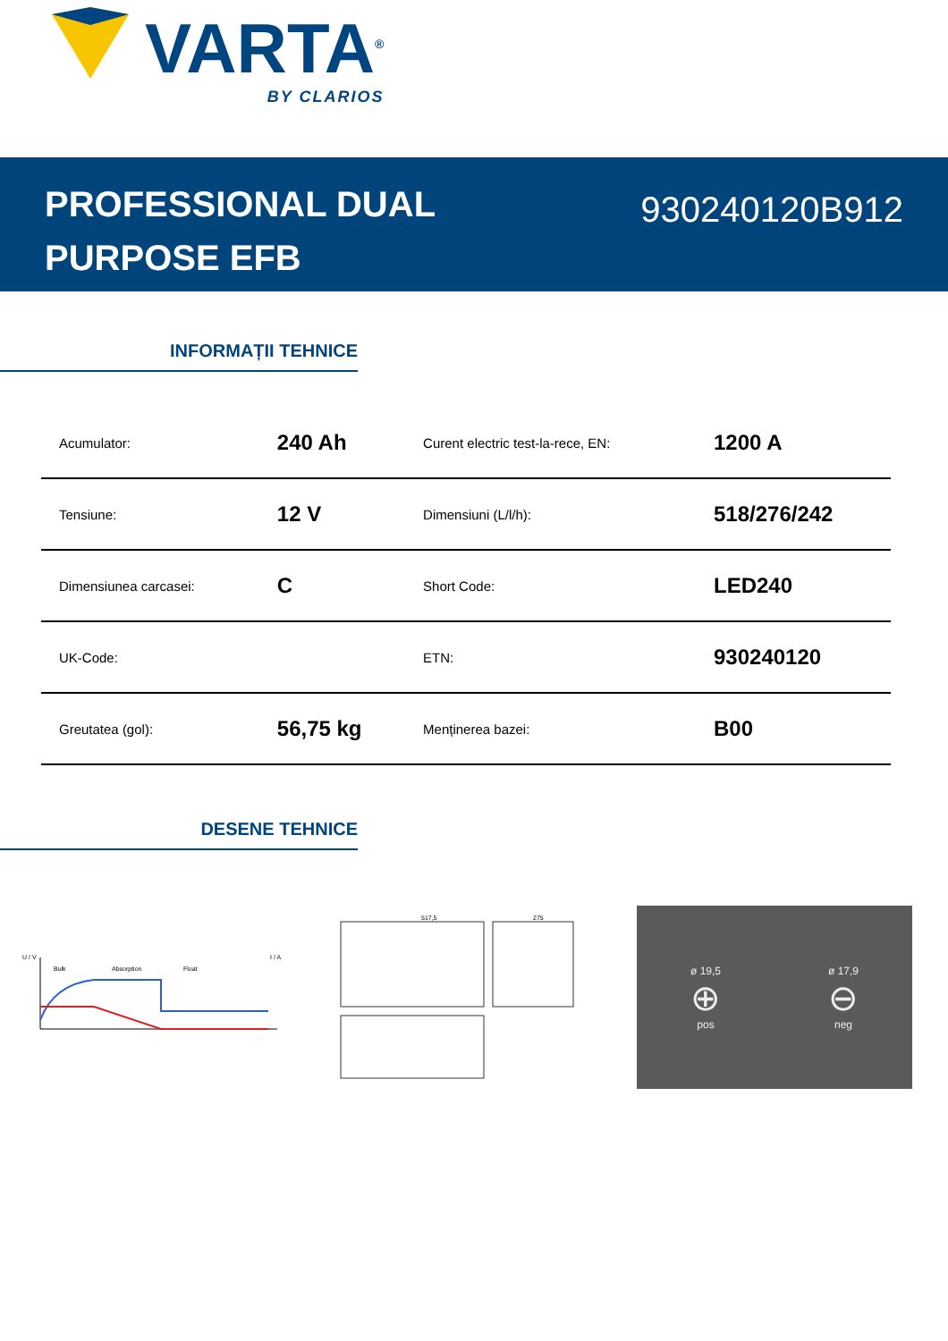VARTA<sup>®</sup>
BY CLARIOS
PROFESSIONAL DUAL
PURPOSE EFB
930240120B912
INFORMAȚII TEHNICE
| Acumulator: | 240 Ah | Curent electric test-la-rece, EN: | 1200 A |
| Tensiune: | 12 V | Dimensiuni (L/l/h): | 518/276/242 |
| Dimensiunea carcasei: | C | Short Code: | LED240 |
| UK-Code: | | ETN: | 930240120 |
| Greutatea (gol): | 56,75 kg | Menținerea bazei: | B00 |
DESENE TEHNICE
U / V
Bulk
Absorption
Float
I / A
517,5
275
ø 19,5
⊕
pos
ø 17,9
⊖
neg